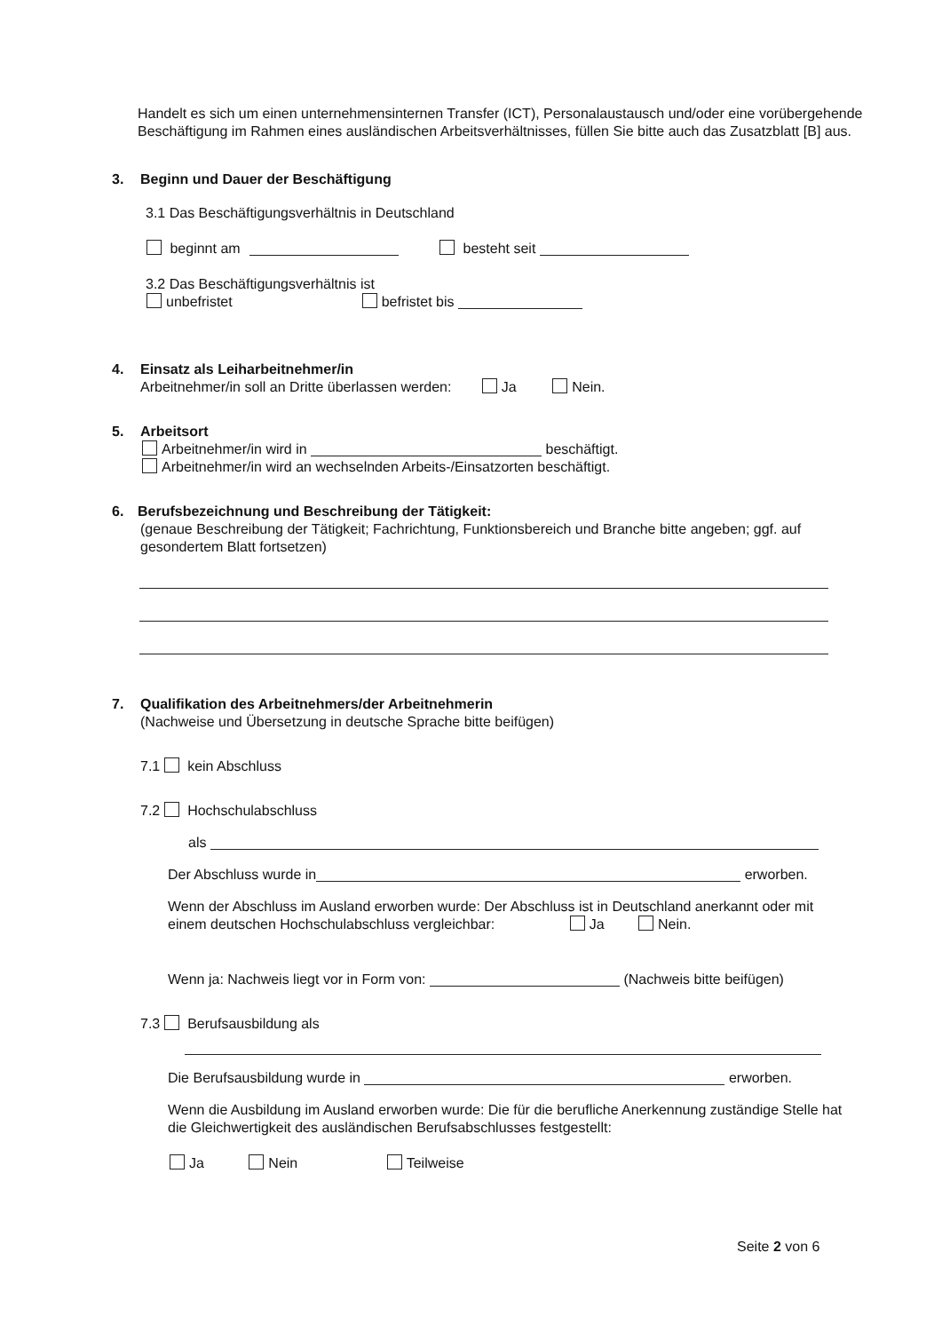Handelt es sich um einen unternehmensinternen Transfer (ICT), Personalaustausch und/oder eine vorübergehende Beschäftigung im Rahmen eines ausländischen Arbeitsverhältnisses, füllen Sie bitte auch das Zusatzblatt [B] aus.
3. Beginn und Dauer der Beschäftigung
3.1 Das Beschäftigungsverhältnis in Deutschland
beginnt am besteht seit
3.2 Das Beschäftigungsverhältnis ist
unbefristet befristet bis
4. Einsatz als Leiharbeitnehmer/in
Arbeitnehmer/in soll an Dritte überlassen werden: Ja Nein.
5. Arbeitsort
Arbeitnehmer/in wird in beschäftigt.
Arbeitnehmer/in wird an wechselnden Arbeits-/Einsatzorten beschäftigt.
6. Berufsbezeichnung und Beschreibung der Tätigkeit:
(genaue Beschreibung der Tätigkeit; Fachrichtung, Funktionsbereich und Branche bitte angeben; ggf. auf gesondertem Blatt fortsetzen)
7. Qualifikation des Arbeitnehmers/der Arbeitnehmerin
(Nachweise und Übersetzung in deutsche Sprache bitte beifügen)
7.1 kein Abschluss
7.2 Hochschulabschluss
als
Der Abschluss wurde in erworben.
Wenn der Abschluss im Ausland erworben wurde: Der Abschluss ist in Deutschland anerkannt oder mit einem deutschen Hochschulabschluss vergleichbar: Ja Nein.
Wenn ja: Nachweis liegt vor in Form von: (Nachweis bitte beifügen)
7.3 Berufsausbildung als
Die Berufsausbildung wurde in erworben.
Wenn die Ausbildung im Ausland erworben wurde: Die für die berufliche Anerkennung zuständige Stelle hat die Gleichwertigkeit des ausländischen Berufsabschlusses festgestellt:
Ja Nein Teilweise
Seite 2 von 6